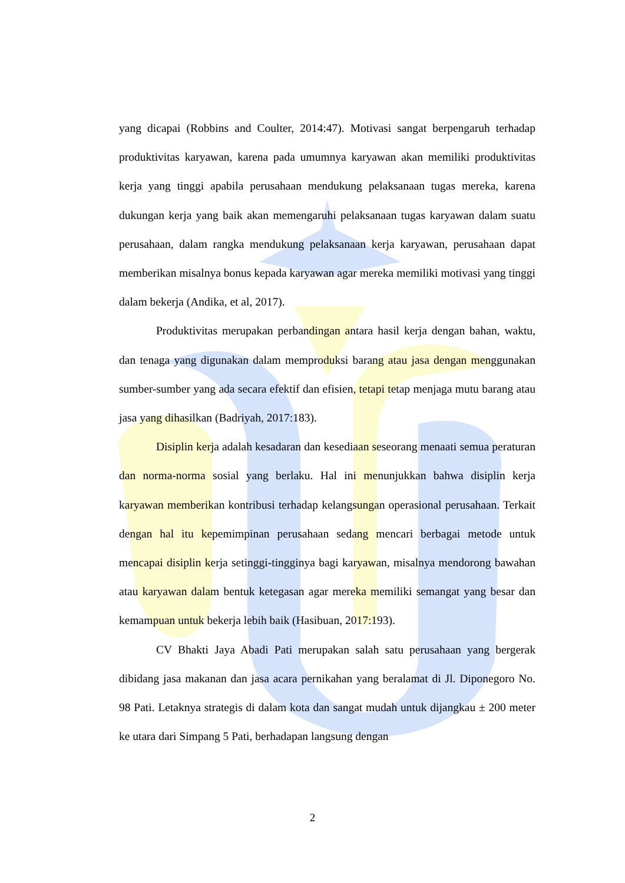yang dicapai (Robbins and Coulter, 2014:47). Motivasi sangat berpengaruh terhadap produktivitas karyawan, karena pada umumnya karyawan akan memiliki produktivitas kerja yang tinggi apabila perusahaan mendukung pelaksanaan tugas mereka, karena dukungan kerja yang baik akan memengaruhi pelaksanaan tugas karyawan dalam suatu perusahaan, dalam rangka mendukung pelaksanaan kerja karyawan, perusahaan dapat memberikan misalnya bonus kepada karyawan agar mereka memiliki motivasi yang tinggi dalam bekerja (Andika, et al, 2017).
Produktivitas merupakan perbandingan antara hasil kerja dengan bahan, waktu, dan tenaga yang digunakan dalam memproduksi barang atau jasa dengan menggunakan sumber-sumber yang ada secara efektif dan efisien, tetapi tetap menjaga mutu barang atau jasa yang dihasilkan (Badriyah, 2017:183).
Disiplin kerja adalah kesadaran dan kesediaan seseorang menaati semua peraturan dan norma-norma sosial yang berlaku. Hal ini menunjukkan bahwa disiplin kerja karyawan memberikan kontribusi terhadap kelangsungan operasional perusahaan. Terkait dengan hal itu kepemimpinan perusahaan sedang mencari berbagai metode untuk mencapai disiplin kerja setinggi-tingginya bagi karyawan, misalnya mendorong bawahan atau karyawan dalam bentuk ketegasan agar mereka memiliki semangat yang besar dan kemampuan untuk bekerja lebih baik (Hasibuan, 2017:193).
CV Bhakti Jaya Abadi Pati merupakan salah satu perusahaan yang bergerak dibidang jasa makanan dan jasa acara pernikahan yang beralamat di Jl. Diponegoro No. 98 Pati. Letaknya strategis di dalam kota dan sangat mudah untuk dijangkau ± 200 meter ke utara dari Simpang 5 Pati, berhadapan langsung dengan
2